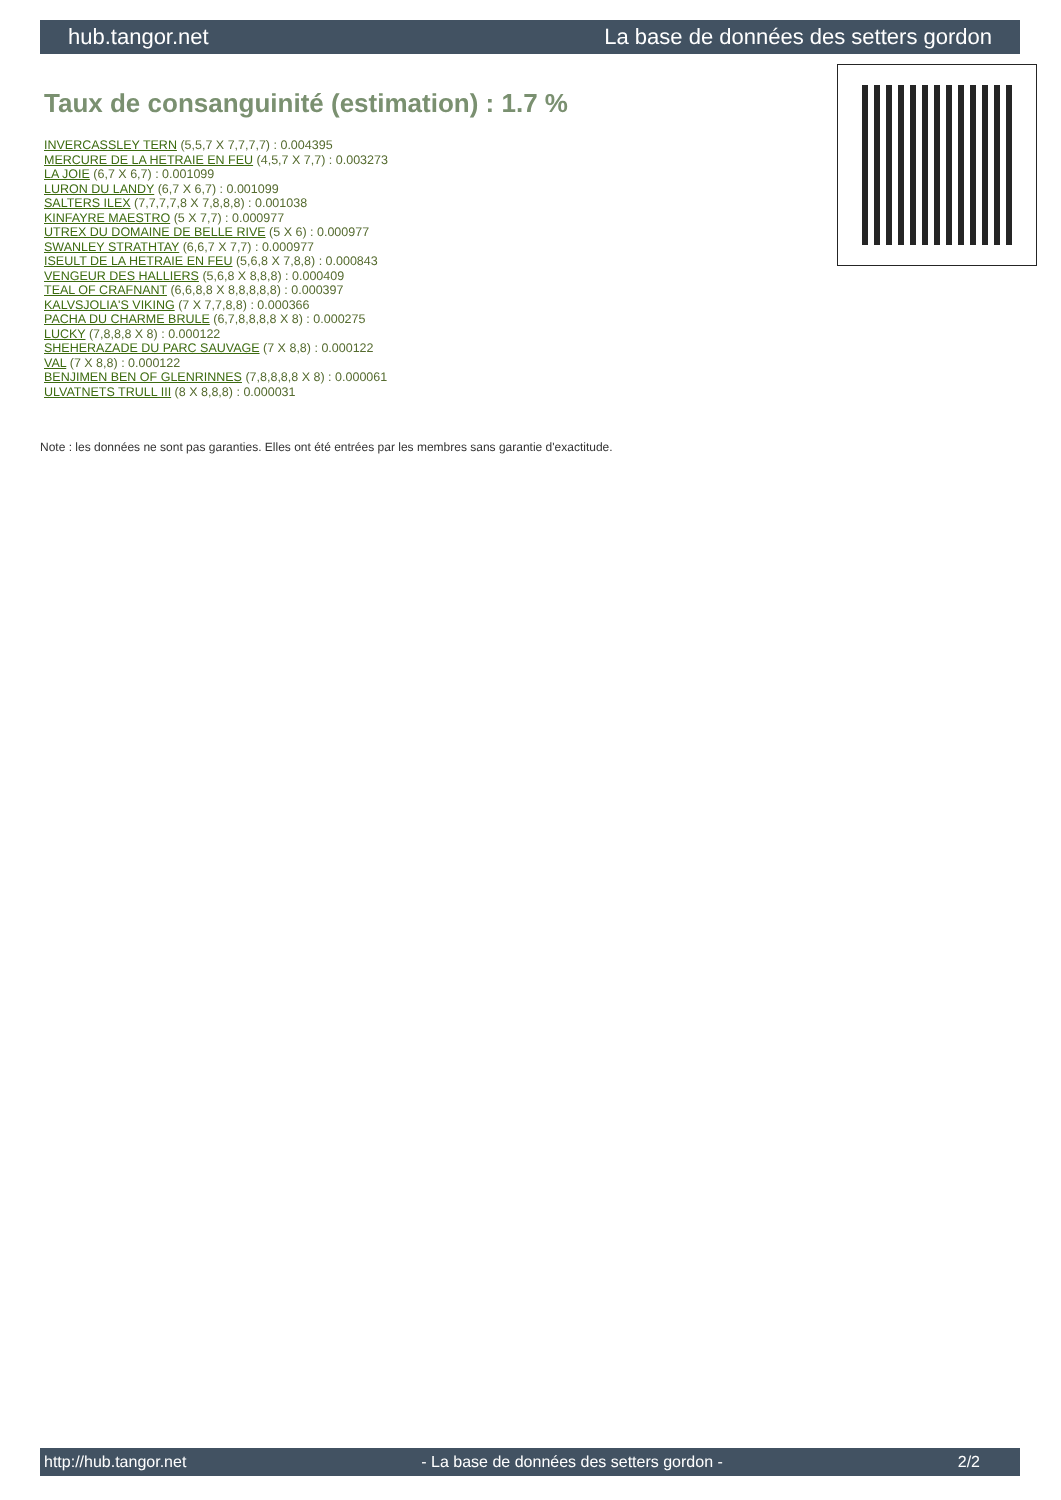hub.tangor.net La base de données des setters gordon
Taux de consanguinité (estimation) : 1.7 %
INVERCASSLEY TERN (5,5,7 X 7,7,7,7) : 0.004395
MERCURE DE LA HETRAIE EN FEU (4,5,7 X 7,7) : 0.003273
LA JOIE (6,7 X 6,7) : 0.001099
LURON DU LANDY (6,7 X 6,7) : 0.001099
SALTERS ILEX (7,7,7,7,8 X 7,8,8,8) : 0.001038
KINFAYRE MAESTRO (5 X 7,7) : 0.000977
UTREX DU DOMAINE DE BELLE RIVE (5 X 6) : 0.000977
SWANLEY STRATHTAY (6,6,7 X 7,7) : 0.000977
ISEULT DE LA HETRAIE EN FEU (5,6,8 X 7,8,8) : 0.000843
VENGEUR DES HALLIERS (5,6,8 X 8,8,8) : 0.000409
TEAL OF CRAFNANT (6,6,8,8 X 8,8,8,8,8) : 0.000397
KALVSJOLIA'S VIKING (7 X 7,7,8,8) : 0.000366
PACHA DU CHARME BRULE (6,7,8,8,8,8 X 8) : 0.000275
LUCKY (7,8,8,8 X 8) : 0.000122
SHEHERAZADE DU PARC SAUVAGE (7 X 8,8) : 0.000122
VAL (7 X 8,8) : 0.000122
BENJIMEN BEN OF GLENRINNES (7,8,8,8,8 X 8) : 0.000061
ULVATNETS TRULL III (8 X 8,8,8) : 0.000031
Note : les données ne sont pas garanties. Elles ont été entrées par les membres sans garantie d'exactitude.
http://hub.tangor.net - La base de données des setters gordon - 2/2